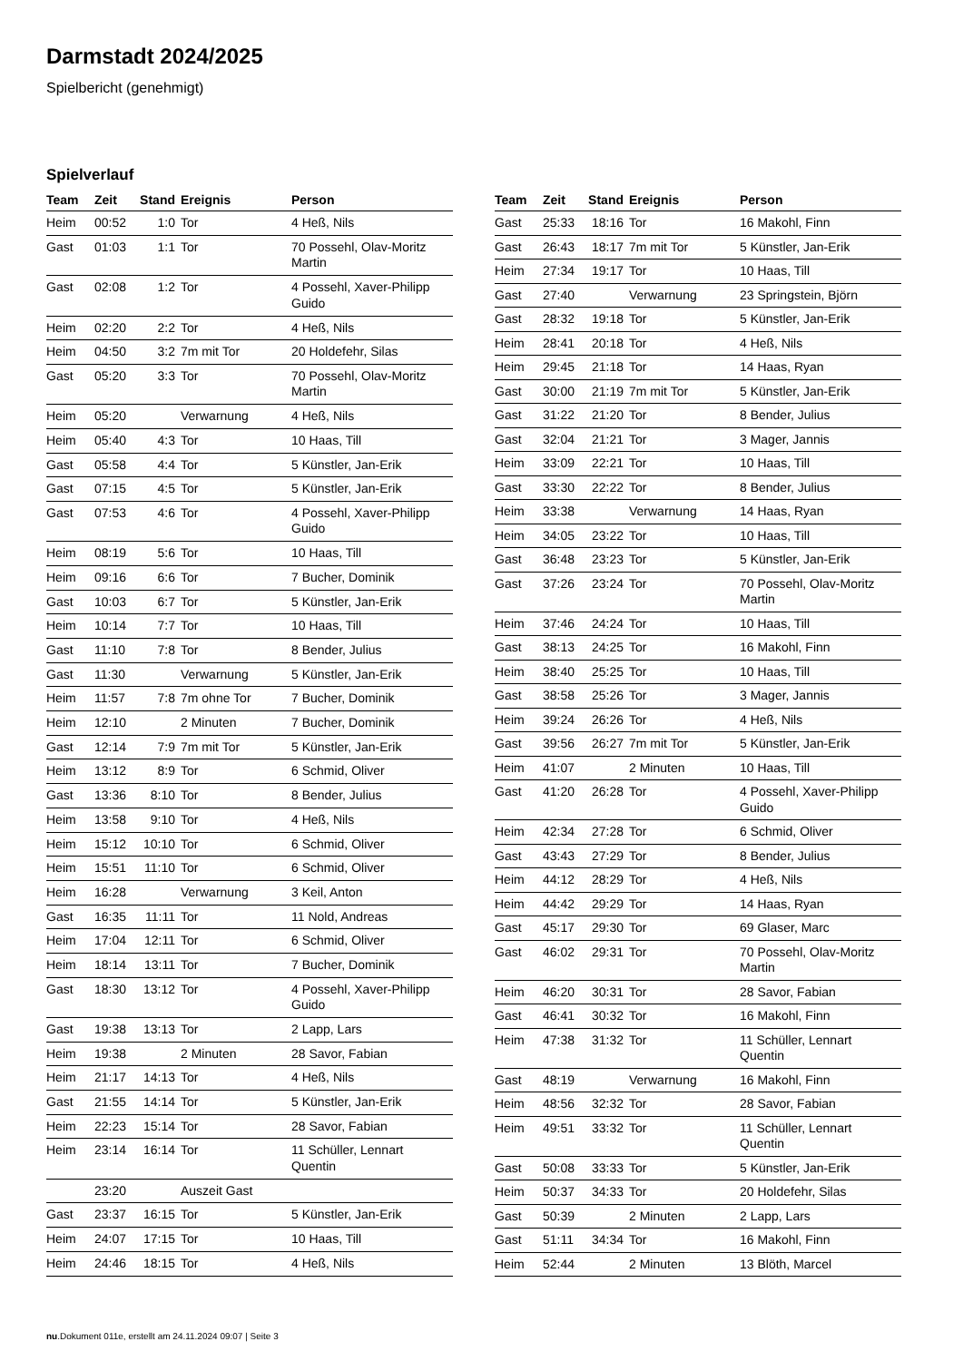Darmstadt 2024/2025
Spielbericht (genehmigt)
Spielverlauf
| Team | Zeit | Stand | Ereignis | Person |
| --- | --- | --- | --- | --- |
| Heim | 00:52 | 1:0 | Tor | 4 Heß, Nils |
| Gast | 01:03 | 1:1 | Tor | 70 Possehl, Olav-Moritz Martin |
| Gast | 02:08 | 1:2 | Tor | 4 Possehl, Xaver-Philipp Guido |
| Heim | 02:20 | 2:2 | Tor | 4 Heß, Nils |
| Heim | 04:50 | 3:2 | 7m mit Tor | 20 Holdefehr, Silas |
| Gast | 05:20 | 3:3 | Tor | 70 Possehl, Olav-Moritz Martin |
| Heim | 05:20 | | Verwarnung | 4 Heß, Nils |
| Heim | 05:40 | 4:3 | Tor | 10 Haas, Till |
| Gast | 05:58 | 4:4 | Tor | 5 Künstler, Jan-Erik |
| Gast | 07:15 | 4:5 | Tor | 5 Künstler, Jan-Erik |
| Gast | 07:53 | 4:6 | Tor | 4 Possehl, Xaver-Philipp Guido |
| Heim | 08:19 | 5:6 | Tor | 10 Haas, Till |
| Heim | 09:16 | 6:6 | Tor | 7 Bucher, Dominik |
| Gast | 10:03 | 6:7 | Tor | 5 Künstler, Jan-Erik |
| Heim | 10:14 | 7:7 | Tor | 10 Haas, Till |
| Gast | 11:10 | 7:8 | Tor | 8 Bender, Julius |
| Gast | 11:30 | | Verwarnung | 5 Künstler, Jan-Erik |
| Heim | 11:57 | 7:8 | 7m ohne Tor | 7 Bucher, Dominik |
| Heim | 12:10 | | 2 Minuten | 7 Bucher, Dominik |
| Gast | 12:14 | 7:9 | 7m mit Tor | 5 Künstler, Jan-Erik |
| Heim | 13:12 | 8:9 | Tor | 6 Schmid, Oliver |
| Gast | 13:36 | 8:10 | Tor | 8 Bender, Julius |
| Heim | 13:58 | 9:10 | Tor | 4 Heß, Nils |
| Heim | 15:12 | 10:10 | Tor | 6 Schmid, Oliver |
| Heim | 15:51 | 11:10 | Tor | 6 Schmid, Oliver |
| Heim | 16:28 | | Verwarnung | 3 Keil, Anton |
| Gast | 16:35 | 11:11 | Tor | 11 Nold, Andreas |
| Heim | 17:04 | 12:11 | Tor | 6 Schmid, Oliver |
| Heim | 18:14 | 13:11 | Tor | 7 Bucher, Dominik |
| Gast | 18:30 | 13:12 | Tor | 4 Possehl, Xaver-Philipp Guido |
| Gast | 19:38 | 13:13 | Tor | 2 Lapp, Lars |
| Heim | 19:38 | | 2 Minuten | 28 Savor, Fabian |
| Heim | 21:17 | 14:13 | Tor | 4 Heß, Nils |
| Gast | 21:55 | 14:14 | Tor | 5 Künstler, Jan-Erik |
| Heim | 22:23 | 15:14 | Tor | 28 Savor, Fabian |
| Heim | 23:14 | 16:14 | Tor | 11 Schüller, Lennart Quentin |
| | 23:20 | | Auszeit Gast | |
| Gast | 23:37 | 16:15 | Tor | 5 Künstler, Jan-Erik |
| Heim | 24:07 | 17:15 | Tor | 10 Haas, Till |
| Heim | 24:46 | 18:15 | Tor | 4 Heß, Nils |
| Team | Zeit | Stand | Ereignis | Person |
| --- | --- | --- | --- | --- |
| Gast | 25:33 | 18:16 | Tor | 16 Makohl, Finn |
| Gast | 26:43 | 18:17 | 7m mit Tor | 5 Künstler, Jan-Erik |
| Heim | 27:34 | 19:17 | Tor | 10 Haas, Till |
| Gast | 27:40 | | Verwarnung | 23 Springstein, Björn |
| Gast | 28:32 | 19:18 | Tor | 5 Künstler, Jan-Erik |
| Heim | 28:41 | 20:18 | Tor | 4 Heß, Nils |
| Heim | 29:45 | 21:18 | Tor | 14 Haas, Ryan |
| Gast | 30:00 | 21:19 | 7m mit Tor | 5 Künstler, Jan-Erik |
| Gast | 31:22 | 21:20 | Tor | 8 Bender, Julius |
| Gast | 32:04 | 21:21 | Tor | 3 Mager, Jannis |
| Heim | 33:09 | 22:21 | Tor | 10 Haas, Till |
| Gast | 33:30 | 22:22 | Tor | 8 Bender, Julius |
| Heim | 33:38 | | Verwarnung | 14 Haas, Ryan |
| Heim | 34:05 | 23:22 | Tor | 10 Haas, Till |
| Gast | 36:48 | 23:23 | Tor | 5 Künstler, Jan-Erik |
| Gast | 37:26 | 23:24 | Tor | 70 Possehl, Olav-Moritz Martin |
| Heim | 37:46 | 24:24 | Tor | 10 Haas, Till |
| Gast | 38:13 | 24:25 | Tor | 16 Makohl, Finn |
| Heim | 38:40 | 25:25 | Tor | 10 Haas, Till |
| Gast | 38:58 | 25:26 | Tor | 3 Mager, Jannis |
| Heim | 39:24 | 26:26 | Tor | 4 Heß, Nils |
| Gast | 39:56 | 26:27 | 7m mit Tor | 5 Künstler, Jan-Erik |
| Heim | 41:07 | | 2 Minuten | 10 Haas, Till |
| Gast | 41:20 | 26:28 | Tor | 4 Possehl, Xaver-Philipp Guido |
| Heim | 42:34 | 27:28 | Tor | 6 Schmid, Oliver |
| Gast | 43:43 | 27:29 | Tor | 8 Bender, Julius |
| Heim | 44:12 | 28:29 | Tor | 4 Heß, Nils |
| Heim | 44:42 | 29:29 | Tor | 14 Haas, Ryan |
| Gast | 45:17 | 29:30 | Tor | 69 Glaser, Marc |
| Gast | 46:02 | 29:31 | Tor | 70 Possehl, Olav-Moritz Martin |
| Heim | 46:20 | 30:31 | Tor | 28 Savor, Fabian |
| Gast | 46:41 | 30:32 | Tor | 16 Makohl, Finn |
| Heim | 47:38 | 31:32 | Tor | 11 Schüller, Lennart Quentin |
| Gast | 48:19 | | Verwarnung | 16 Makohl, Finn |
| Heim | 48:56 | 32:32 | Tor | 28 Savor, Fabian |
| Heim | 49:51 | 33:32 | Tor | 11 Schüller, Lennart Quentin |
| Gast | 50:08 | 33:33 | Tor | 5 Künstler, Jan-Erik |
| Heim | 50:37 | 34:33 | Tor | 20 Holdefehr, Silas |
| Gast | 50:39 | | 2 Minuten | 2 Lapp, Lars |
| Gast | 51:11 | 34:34 | Tor | 16 Makohl, Finn |
| Heim | 52:44 | | 2 Minuten | 13 Blöth, Marcel |
nu.Dokument 011e, erstellt am 24.11.2024 09:07 | Seite 3